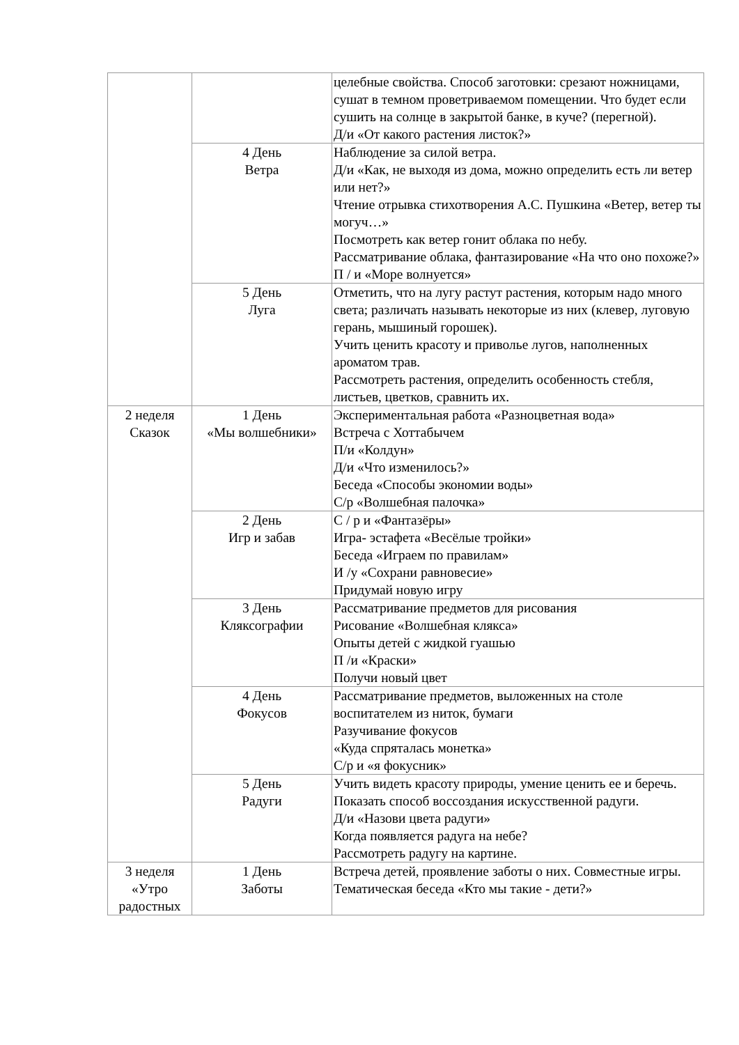| | | целебные свойства. Способ заготовки: срезают ножницами, сушат в темном проветриваемом помещении. Что будет если сушить на солнце в закрытой банке, в куче? (перегной). Д/и «От какого растения листок?» |
| | 4 День Ветра | Наблюдение за силой ветра. Д/и «Как, не выходя из дома, можно определить есть ли ветер или нет?» Чтение отрывка стихотворения А.С. Пушкина «Ветер, ветер ты могуч…» Посмотреть как ветер гонит облака по небу. Рассматривание облака, фантазирование «На что оно похоже?» П / и «Море волнуется» |
| | 5 День Луга | Отметить, что на лугу растут растения, которым надо много света; различать называть некоторые из них (клевер, луговую герань, мышиный горошек). Учить ценить красоту и приволье лугов, наполненных ароматом трав. Рассмотреть растения, определить особенность стебля, листьев, цветков, сравнить их. |
| 2 неделя Сказок | 1 День «Мы волшебники» | Экспериментальная работа «Разноцветная вода» Встреча с Хоттабычем П/и «Колдун» Д/и «Что изменилось?» Беседа «Способы экономии воды» С/р «Волшебная палочка» |
| | 2 День Игр и забав | С / р и «Фантазёры» Игра- эстафета «Весёлые тройки» Беседа «Играем по правилам» И /у «Сохрани равновесие» Придумай новую игру |
| | 3 День Кляксографии | Рассматривание предметов для рисования Рисование «Волшебная клякса» Опыты детей с жидкой гуашью П /и «Краски» Получи новый цвет |
| | 4 День Фокусов | Рассматривание предметов, выложенных на столе воспитателем из ниток, бумаги Разучивание фокусов «Куда спряталась монетка» С/р и «я фокусник» |
| | 5 День Радуги | Учить видеть красоту природы, умение ценить ее и беречь. Показать способ воссоздания искусственной радуги. Д/и «Назови цвета радуги» Когда появляется радуга на небе? Рассмотреть радугу на картине. |
| 3 неделя «Утро радостных | 1 День Заботы | Встреча детей, проявление заботы о них. Совместные игры. Тематическая беседа «Кто мы такие - дети?» |